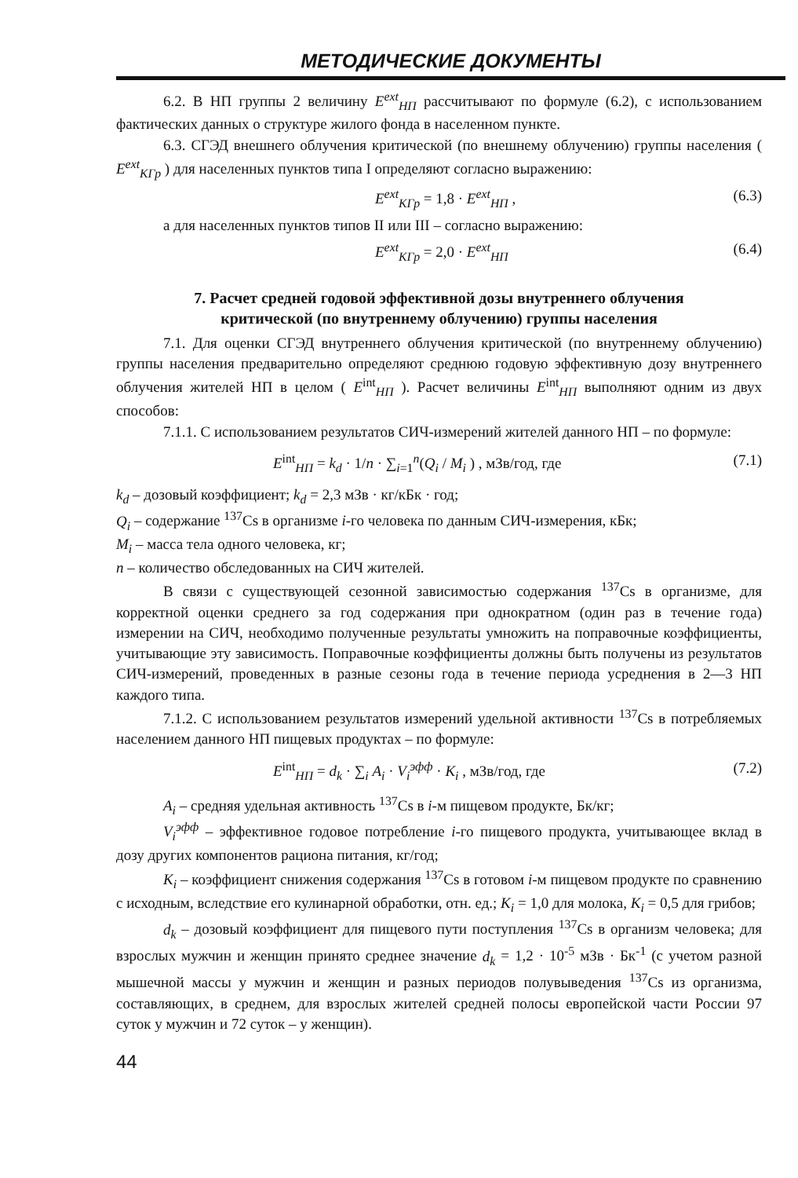МЕТОДИЧЕСКИЕ ДОКУМЕНТЫ
6.2. В НП группы 2 величину E<sup>ext</sup><sub>НП</sub> рассчитывают по формуле (6.2), с использованием фактических данных о структуре жилого фонда в населенном пункте.
6.3. СГЭД внешнего облучения критической (по внешнему облучению) группы населения ( E<sup>ext</sup><sub>КГр</sub> ) для населенных пунктов типа I определяют согласно выражению:
E<sup>ext</sup><sub>КГр</sub> = 1,8 · E<sup>ext</sup><sub>НП</sub> , (6.3)
а для населенных пунктов типов II или III – согласно выражению:
E<sup>ext</sup><sub>КГр</sub> = 2,0 · E<sup>ext</sup><sub>НП</sub> (6.4)
7. Расчет средней годовой эффективной дозы внутреннего облучения
критической (по внутреннему облучению) группы населения
7.1. Для оценки СГЭД внутреннего облучения критической (по внутреннему облучению) группы населения предварительно определяют среднюю годовую эффективную дозу внутреннего облучения жителей НП в целом ( E<sup>int</sup><sub>НП</sub> ). Расчет величины E<sup>int</sup><sub>НП</sub> выполняют одним из двух способов:
7.1.1. С использованием результатов СИЧ-измерений жителей данного НП – по формуле:
E<sup>int</sup><sub>НП</sub> = k<sub>d</sub> · 1/n · ∑<sub>i=1</sub><sup>n</sup>(Q<sub>i</sub> / M<sub>i</sub> ) , мЗв/год, где (7.1)
k<sub>d</sub> – дозовый коэффициент; k<sub>d</sub> = 2,3 мЗв · кг/кБк · год;
Q<sub>i</sub> – содержание <sup>137</sup>Cs в организме i-го человека по данным СИЧ-измерения, кБк;
M<sub>i</sub> – масса тела одного человека, кг;
n – количество обследованных на СИЧ жителей.
В связи с существующей сезонной зависимостью содержания <sup>137</sup>Cs в организме, для корректной оценки среднего за год содержания при однократном (один раз в течение года) измерении на СИЧ, необходимо полученные результаты умножить на поправочные коэффициенты, учитывающие эту зависимость. Поправочные коэффициенты должны быть получены из результатов СИЧ-измерений, проведенных в разные сезоны года в течение периода усреднения в 2—3 НП каждого типа.
7.1.2. С использованием результатов измерений удельной активности <sup>137</sup>Cs в потребляемых населением данного НП пищевых продуктах – по формуле:
E<sup>int</sup><sub>НП</sub> = d<sub>k</sub> · ∑<sub>i</sub> A<sub>i</sub> · V<sub>i</sub><sup>эфф</sup> · K<sub>i</sub> , мЗв/год, где (7.2)
A<sub>i</sub> – средняя удельная активность <sup>137</sup>Cs в i-м пищевом продукте, Бк/кг;
V<sub>i</sub><sup>эфф</sup> – эффективное годовое потребление i-го пищевого продукта, учитывающее вклад в дозу других компонентов рациона питания, кг/год;
K<sub>i</sub> – коэффициент снижения содержания <sup>137</sup>Cs в готовом i-м пищевом продукте по сравнению с исходным, вследствие его кулинарной обработки, отн. ед.; K<sub>i</sub> = 1,0 для молока, K<sub>i</sub> = 0,5 для грибов;
d<sub>k</sub> – дозовый коэффициент для пищевого пути поступления <sup>137</sup>Cs в организм человека; для взрослых мужчин и женщин принято среднее значение d<sub>k</sub> = 1,2 · 10<sup>-5</sup> мЗв · Бк<sup>-1</sup> (с учетом разной мышечной массы у мужчин и женщин и разных периодов полувыведения <sup>137</sup>Cs из организма, составляющих, в среднем, для взрослых жителей средней полосы европейской части России 97 суток у мужчин и 72 суток – у женщин).
44